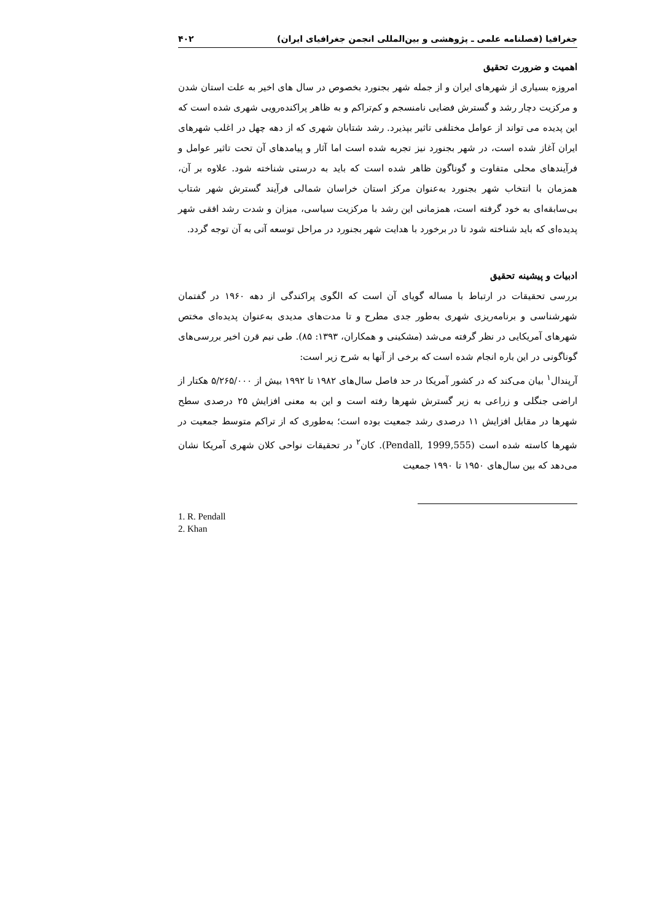جغرافیا (فصلنامه علمی ـ پژوهشی و بین‌المللی انجمن جغرافیای ایران) ۴۰۲
اهمیت و ضرورت تحقیق
امروزه بسیاری از شهرهای ایران و از جمله شهر بجنورد بخصوص در سال های اخیر به علت استان شدن و مرکزیت دچار رشد و گسترش فضایی نامنسجم و کم‌تراکم و به ظاهر پراکنده‌رویی شهری شده است که این پدیده می تواند از عوامل مختلفی تاثیر بپذیرد. رشد شتابان شهری که از دهه چهل در اغلب شهرهای ایران آغاز شده است، در شهر بجنورد نیز تجربه شده است اما آثار و پیامدهای آن تحت تاثیر عوامل و فرآیندهای محلی متفاوت و گوناگون ظاهر شده است که باید به درستی شناخته شود. علاوه بر آن، همزمان با انتخاب شهر بجنورد به‌عنوان مرکز استان خراسان شمالی فرآیند گسترش شهر شتاب بی‌سابقه‌ای به خود گرفته است، همزمانی این رشد با مرکزیت سیاسی، میزان و شدت رشد افقی شهر پدیده‌ای که باید شناخته شود تا در برخورد با هدایت شهر بجنورد در مراحل توسعه آتی به آن توجه گردد.
ادبیات و پیشینه تحقیق
بررسی تحقیقات در ارتباط با مساله گویای آن است که الگوی پراکندگی از دهه ۱۹۶۰ در گفتمان شهرشناسی و برنامه‌ریزی شهری به‌طور جدی مطرح و تا مدت‌های مدیدی به‌عنوان پدیده‌ای مختص شهرهای آمریکایی در نظر گرفته می‌شد (مشکینی و همکاران، ۱۳۹۳: ۸۵). طی نیم قرن اخیر بررسی‌های گوناگونی در این باره انجام شده است که برخی از آنها به شرح زیر است:
آرپندال<sup>۱</sup> بیان می‌کند که در کشور آمریکا در حد فاصل سال‌های ۱۹۸۲ تا ۱۹۹۲ بیش از ۵/۲۶۵/۰۰۰ هکتار از اراضی جنگلی و زراعی به زیر گسترش شهرها رفته است و این به معنی افزایش ۲۵ درصدی سطح شهرها در مقابل افزایش ۱۱ درصدی رشد جمعیت بوده است؛ به‌طوری که از تراکم متوسط جمعیت در شهرها کاسته شده است (Pendall, 1999,555). کان<sup>۲</sup> در تحقیقات نواحی کلان شهری آمریکا نشان می‌دهد که بین سال‌های ۱۹۵۰ تا ۱۹۹۰ جمعیت
1. R. Pendall
2. Khan